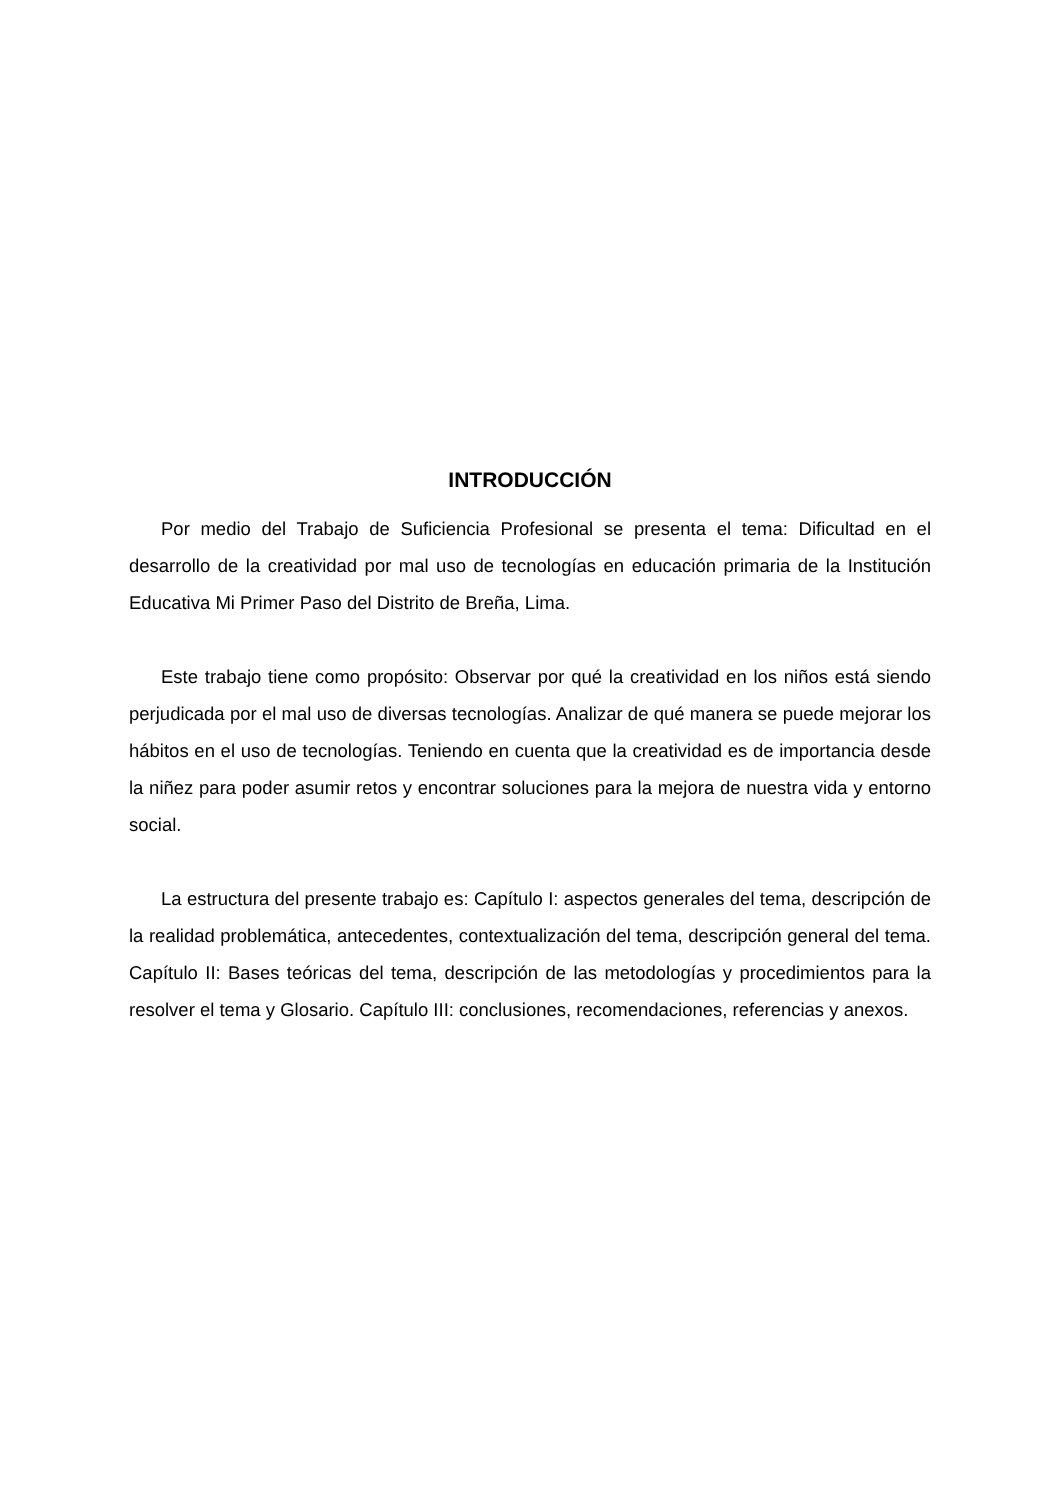INTRODUCCIÓN
Por medio del Trabajo de Suficiencia Profesional se presenta el tema: Dificultad en el desarrollo de la creatividad por mal uso de tecnologías en educación primaria de la Institución Educativa Mi Primer Paso del Distrito de Breña, Lima.
Este trabajo tiene como propósito: Observar por qué la creatividad en los niños está siendo perjudicada por el mal uso de diversas tecnologías. Analizar de qué manera se puede mejorar los hábitos en el uso de tecnologías. Teniendo en cuenta que la creatividad es de importancia desde la niñez para poder asumir retos y encontrar soluciones para la mejora de nuestra vida y entorno social.
La estructura del presente trabajo es: Capítulo I: aspectos generales del tema, descripción de la realidad problemática, antecedentes, contextualización del tema, descripción general del tema. Capítulo II: Bases teóricas del tema, descripción de las metodologías y procedimientos para la resolver el tema y Glosario. Capítulo III: conclusiones, recomendaciones, referencias y anexos.